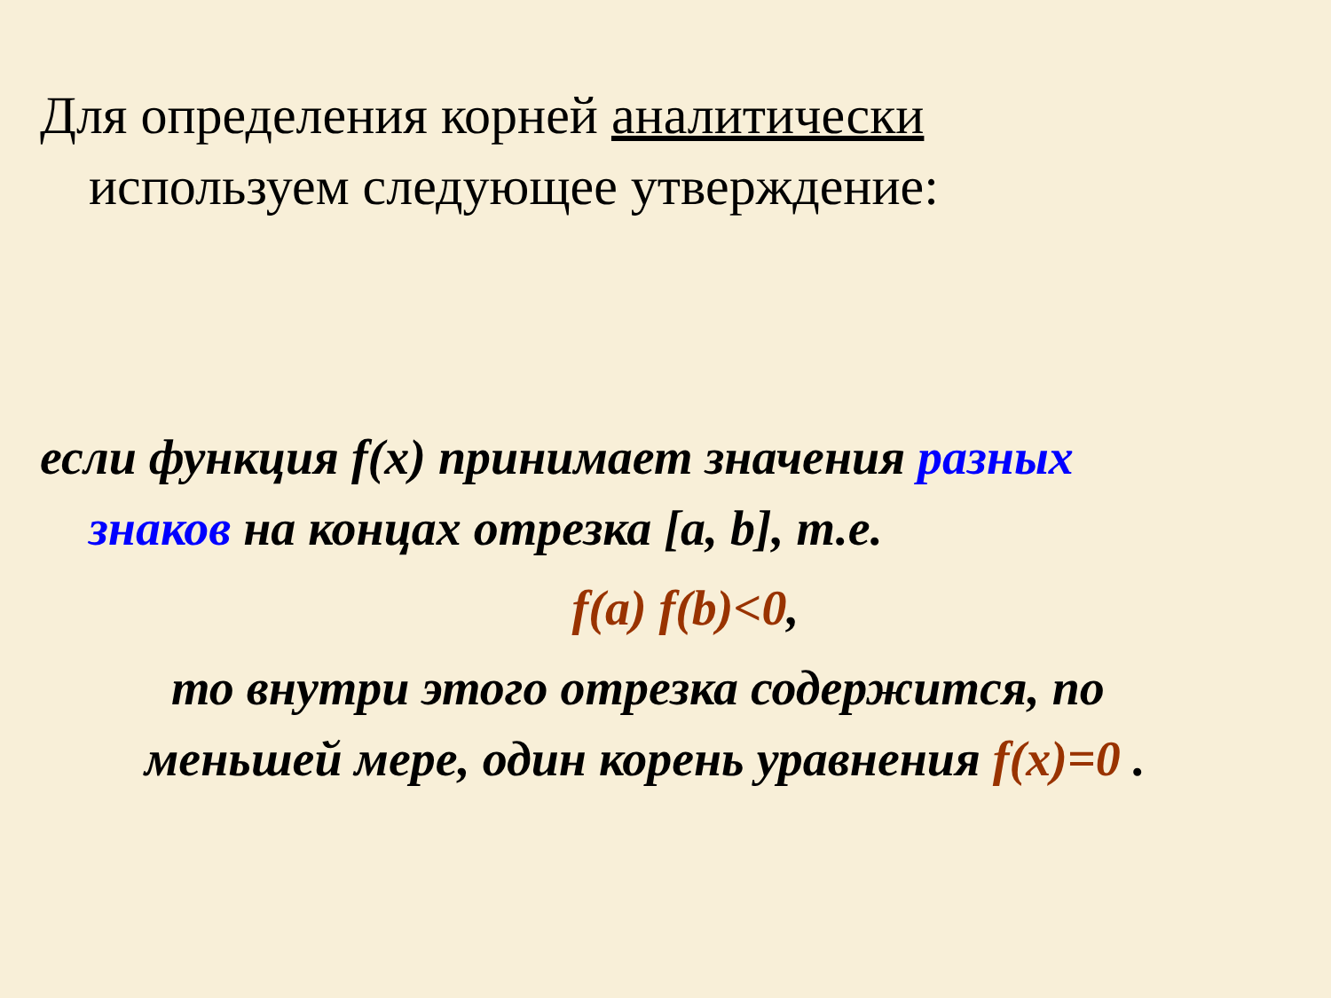Для определения корней аналитически
используем следующее утверждение:
если функция f(x) принимает значения разных
знаков на концах отрезка [a, b], т.е.
f(a) f(b)<0,
то внутри этого отрезка содержится, по
меньшей мере, один корень уравнения f(x)=0 .